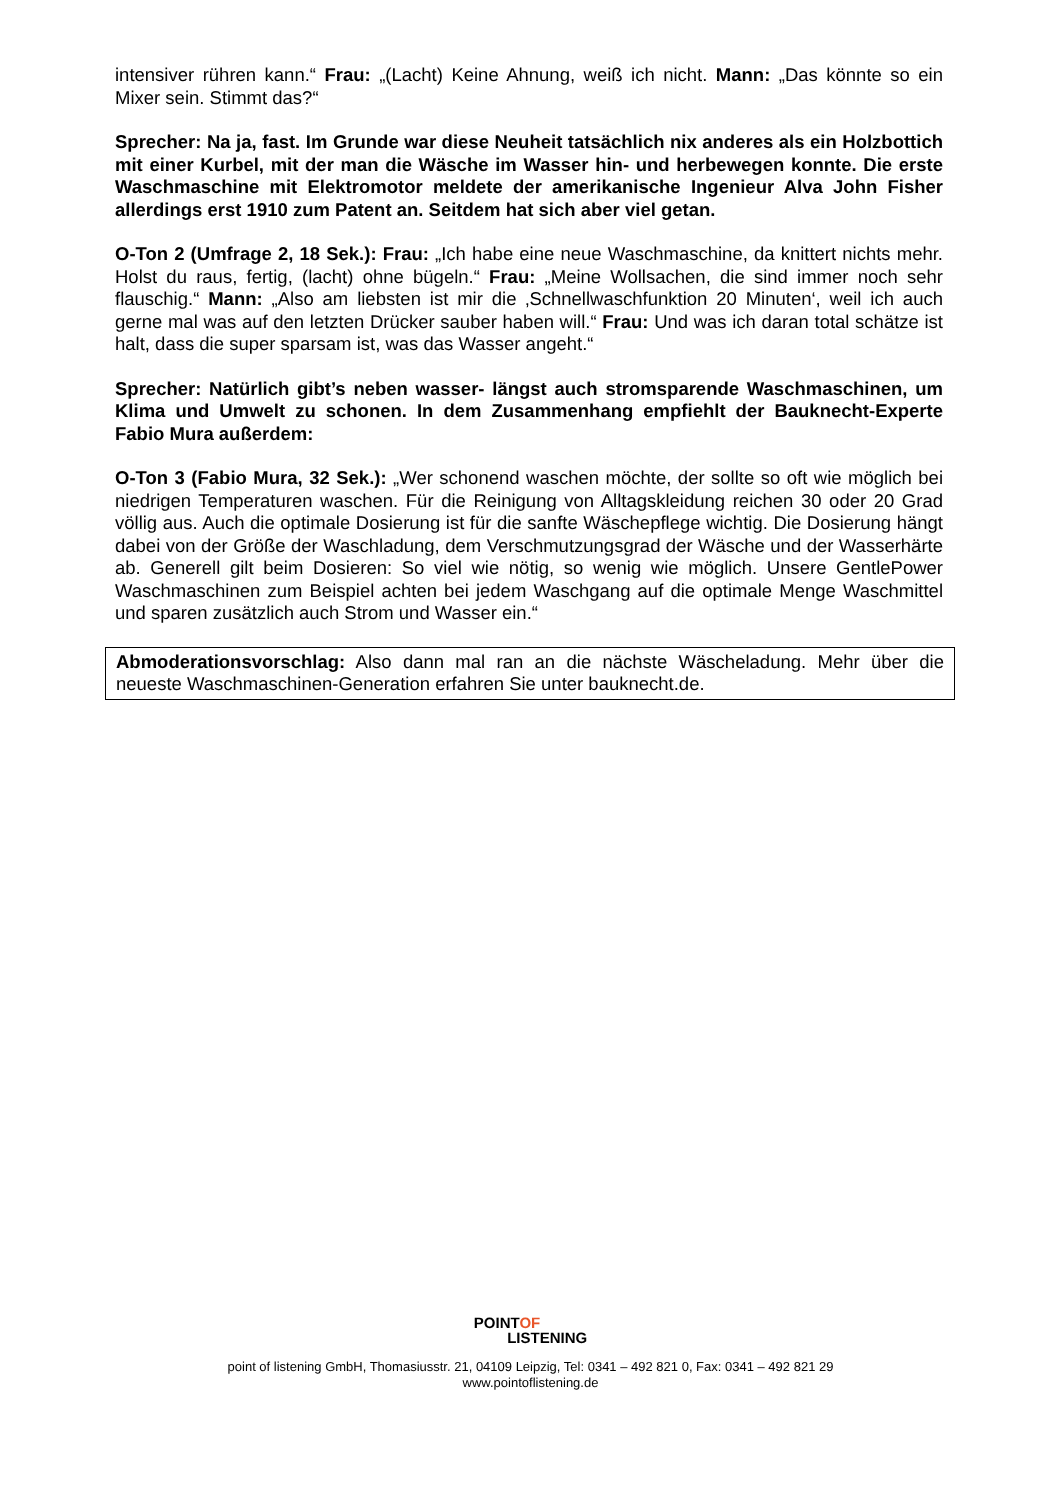intensiver rühren kann.“ Frau: „(Lacht) Keine Ahnung, weiß ich nicht. Mann: „Das könnte so ein Mixer sein. Stimmt das?“
Sprecher: Na ja, fast. Im Grunde war diese Neuheit tatsächlich nix anderes als ein Holzbottich mit einer Kurbel, mit der man die Wäsche im Wasser hin- und herbewegen konnte. Die erste Waschmaschine mit Elektromotor meldete der amerikanische Ingenieur Alva John Fisher allerdings erst 1910 zum Patent an. Seitdem hat sich aber viel getan.
O-Ton 2 (Umfrage 2, 18 Sek.): Frau: „Ich habe eine neue Waschmaschine, da knittert nichts mehr. Holst du raus, fertig, (lacht) ohne bügeln.“ Frau: „Meine Wollsachen, die sind immer noch sehr flauschig.“ Mann: „Also am liebsten ist mir die ‚Schnellwaschfunktion 20 Minuten‘, weil ich auch gerne mal was auf den letzten Drücker sauber haben will.“ Frau: Und was ich daran total schätze ist halt, dass die super sparsam ist, was das Wasser angeht.“
Sprecher: Natürlich gibt’s neben wasser- längst auch stromsparende Waschmaschinen, um Klima und Umwelt zu schonen. In dem Zusammenhang empfiehlt der Bauknecht-Experte Fabio Mura außerdem:
O-Ton 3 (Fabio Mura, 32 Sek.): „Wer schonend waschen möchte, der sollte so oft wie möglich bei niedrigen Temperaturen waschen. Für die Reinigung von Alltagskleidung reichen 30 oder 20 Grad völlig aus. Auch die optimale Dosierung ist für die sanfte Wäschepflege wichtig. Die Dosierung hängt dabei von der Größe der Waschladung, dem Verschmutzungsgrad der Wäsche und der Wasserhärte ab. Generell gilt beim Dosieren: So viel wie nötig, so wenig wie möglich. Unsere GentlePower Waschmaschinen zum Beispiel achten bei jedem Waschgang auf die optimale Menge Waschmittel und sparen zusätzlich auch Strom und Wasser ein.“
Abmoderationsvorschlag: Also dann mal ran an die nächste Wäscheladung. Mehr über die neueste Waschmaschinen-Generation erfahren Sie unter bauknecht.de.
POINTOF
LISTENING
point of listening GmbH, Thomasiusstr. 21, 04109 Leipzig, Tel: 0341 – 492 821 0, Fax: 0341 – 492 821 29
www.pointoflistening.de